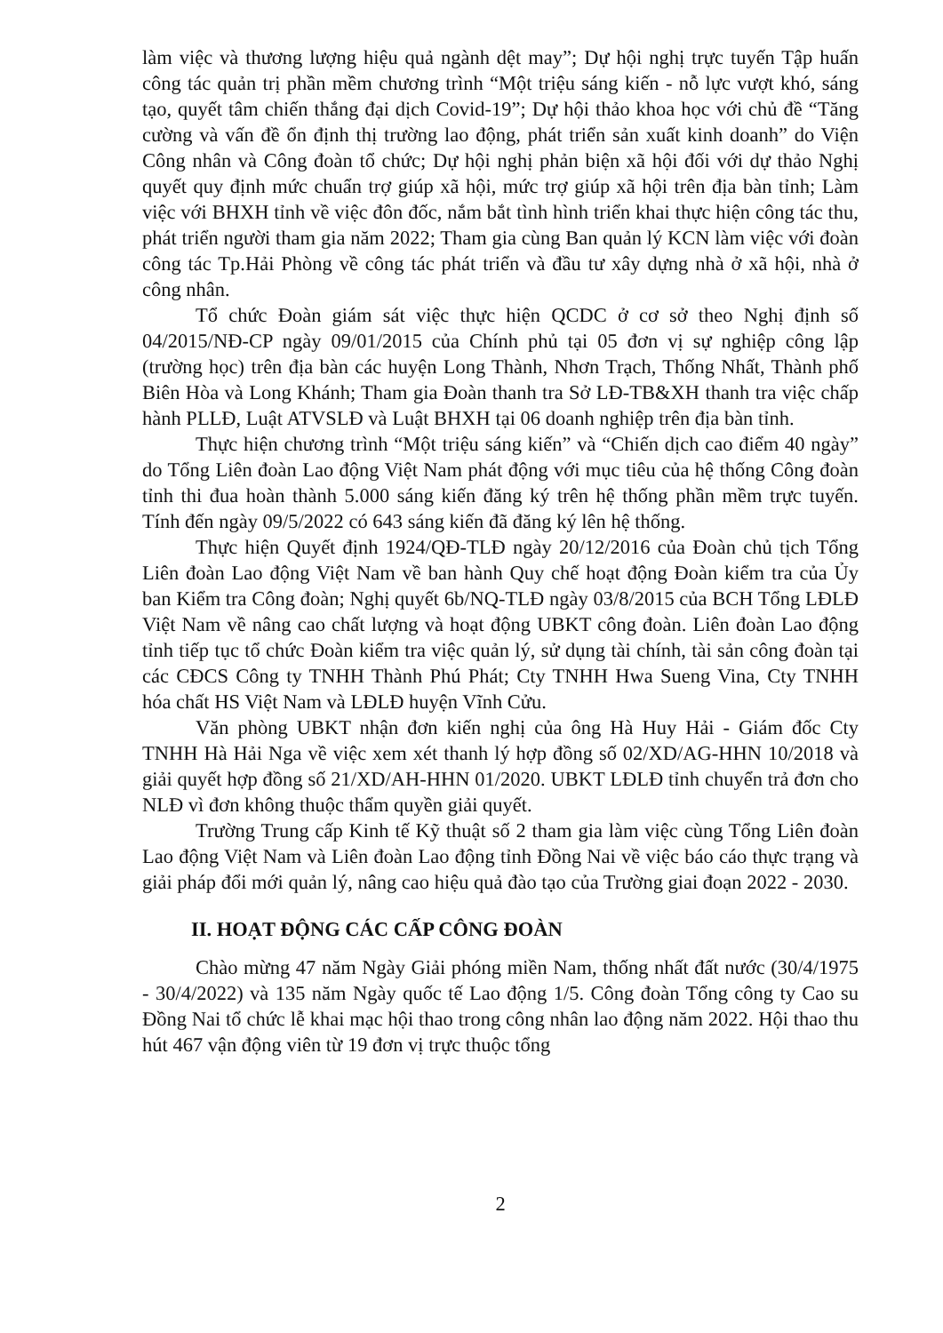làm việc và thương lượng hiệu quả ngành dệt may”; Dự hội nghị trực tuyến Tập huấn công tác quản trị phần mềm chương trình “Một triệu sáng kiến - nỗ lực vượt khó, sáng tạo, quyết tâm chiến thắng đại dịch Covid-19”; Dự hội thảo khoa học với chủ đề “Tăng cường và vấn đề ổn định thị trường lao động, phát triển sản xuất kinh doanh” do Viện Công nhân và Công đoàn tổ chức; Dự hội nghị phản biện xã hội đối với dự thảo Nghị quyết quy định mức chuẩn trợ giúp xã hội, mức trợ giúp xã hội trên địa bàn tỉnh; Làm việc với BHXH tỉnh về việc đôn đốc, nắm bắt tình hình triển khai thực hiện công tác thu, phát triển người tham gia năm 2022; Tham gia cùng Ban quản lý KCN làm việc với đoàn công tác Tp.Hải Phòng về công tác phát triển và đầu tư xây dựng nhà ở xã hội, nhà ở công nhân.
Tổ chức Đoàn giám sát việc thực hiện QCDC ở cơ sở theo Nghị định số 04/2015/NĐ-CP ngày 09/01/2015 của Chính phủ tại 05 đơn vị sự nghiệp công lập (trường học) trên địa bàn các huyện Long Thành, Nhơn Trạch, Thống Nhất, Thành phố Biên Hòa và Long Khánh; Tham gia Đoàn thanh tra Sở LĐ-TB&XH thanh tra việc chấp hành PLLĐ, Luật ATVSLĐ và Luật BHXH tại 06 doanh nghiệp trên địa bàn tỉnh.
Thực hiện chương trình “Một triệu sáng kiến” và “Chiến dịch cao điểm 40 ngày” do Tổng Liên đoàn Lao động Việt Nam phát động với mục tiêu của hệ thống Công đoàn tỉnh thi đua hoàn thành 5.000 sáng kiến đăng ký trên hệ thống phần mềm trực tuyến. Tính đến ngày 09/5/2022 có 643 sáng kiến đã đăng ký lên hệ thống.
Thực hiện Quyết định 1924/QĐ-TLĐ ngày 20/12/2016 của Đoàn chủ tịch Tổng Liên đoàn Lao động Việt Nam về ban hành Quy chế hoạt động Đoàn kiểm tra của Ủy ban Kiểm tra Công đoàn; Nghị quyết 6b/NQ-TLĐ ngày 03/8/2015 của BCH Tổng LĐLĐ Việt Nam về nâng cao chất lượng và hoạt động UBKT công đoàn. Liên đoàn Lao động tỉnh tiếp tục tổ chức Đoàn kiểm tra việc quản lý, sử dụng tài chính, tài sản công đoàn tại các CĐCS Công ty TNHH Thành Phú Phát; Cty TNHH Hwa Sueng Vina, Cty TNHH hóa chất HS Việt Nam và LĐLĐ huyện Vĩnh Cửu.
Văn phòng UBKT nhận đơn kiến nghị của ông Hà Huy Hải - Giám đốc Cty TNHH Hà Hải Nga về việc xem xét thanh lý hợp đồng số 02/XD/AG-HHN 10/2018 và giải quyết hợp đồng số 21/XD/AH-HHN 01/2020. UBKT LĐLĐ tỉnh chuyển trả đơn cho NLĐ vì đơn không thuộc thẩm quyền giải quyết.
Trường Trung cấp Kinh tế Kỹ thuật số 2 tham gia làm việc cùng Tổng Liên đoàn Lao động Việt Nam và Liên đoàn Lao động tỉnh Đồng Nai về việc báo cáo thực trạng và giải pháp đổi mới quản lý, nâng cao hiệu quả đào tạo của Trường giai đoạn 2022 - 2030.
II. HOẠT ĐỘNG CÁC CẤP CÔNG ĐOÀN
Chào mừng 47 năm Ngày Giải phóng miền Nam, thống nhất đất nước (30/4/1975 - 30/4/2022) và 135 năm Ngày quốc tế Lao động 1/5. Công đoàn Tổng công ty Cao su Đồng Nai tổ chức lễ khai mạc hội thao trong công nhân lao động năm 2022. Hội thao thu hút 467 vận động viên từ 19 đơn vị trực thuộc tổng
2